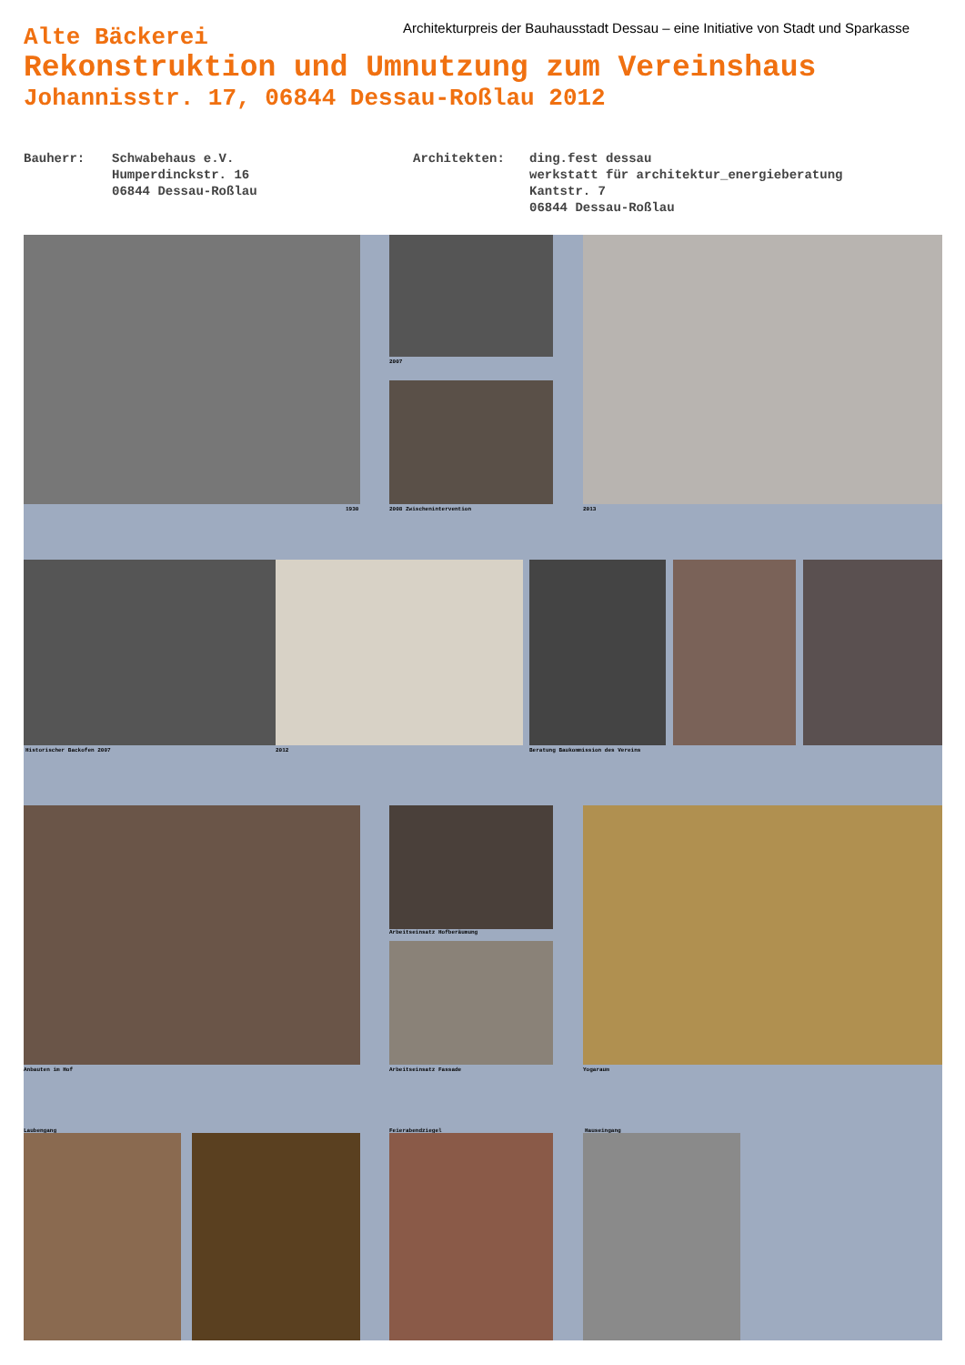Architekturpreis der Bauhausstadt Dessau – eine Initiative von Stadt und Sparkasse
Alte Bäckerei
Rekonstruktion und Umnutzung zum Vereinshaus
Johannisstr. 17, 06844 Dessau-Roßlau 2012
Bauherr: Schwabehaus e.V.
Humperdinckstr. 16
06844 Dessau-Roßlau
Architekten: ding.fest dessau
werkstatt für architektur_energieberatung
Kantstr. 7
06844 Dessau-Roßlau
1930
2007
2008 Zwischenintervention 2013
Historischer Backofen 2007 2012
Beratung Baukommission des Vereins
Anbauten im Hof
Arbeitseinsatz Hofberäumung
Arbeitseinsatz Fassade Yogaraum
Laubengang Feierabendziegel Hauseingang